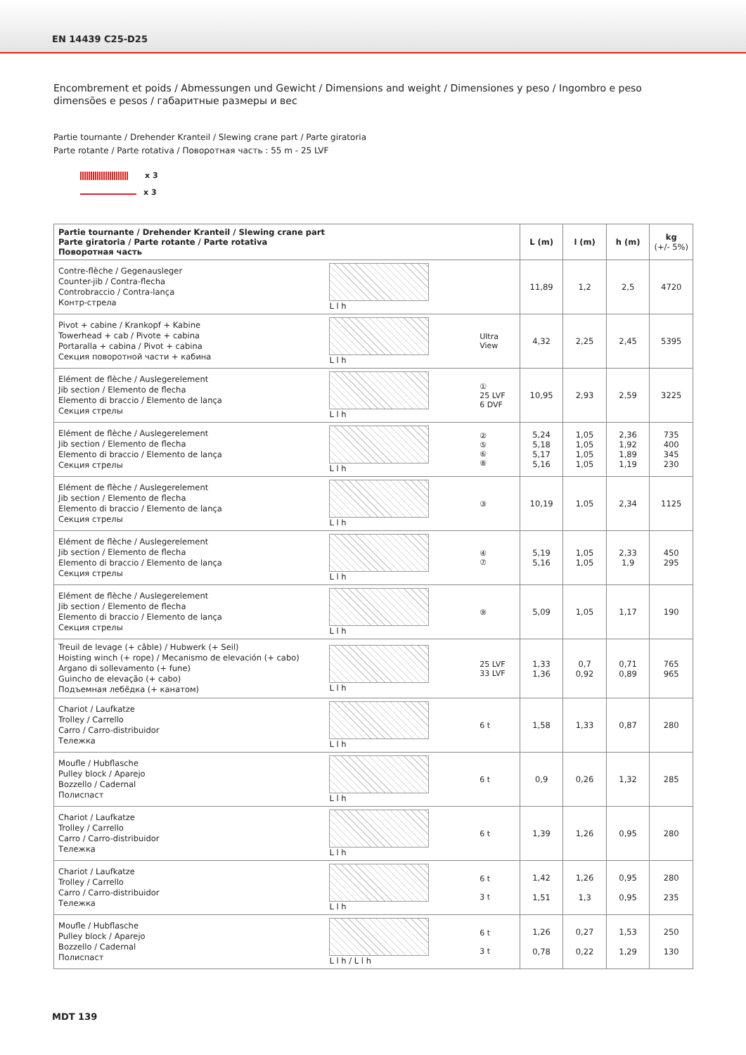EN 14439 C25-D25
Encombrement et poids / Abmessungen und Gewicht / Dimensions and weight / Dimensiones y peso / Ingombro e peso
dimensões e pesos / габаритные размеры и вес
Partie tournante / Drehender Kranteil / Slewing crane part / Parte giratoria
Parte rotante / Parte rotativa / Поворотная часть : 55 m - 25 LVF
x 3
x 3
| Partie tournante / Drehender Kranteil / Slewing crane part Parte giratoria / Parte rotante / Parte rotativa Поворотная часть | | | L (m) | l (m) | h (m) | kg (+/- 5%) |
| --- | --- | --- | --- | --- | --- | --- |
| Contre-flèche / Gegenausleger Counter-jib / Contra-flecha Controbraccio / Contra-lança Контр-стрела | L l h | | 11,89 | 1,2 | 2,5 | 4720 |
| Pivot + cabine / Krankopf + Kabine Towerhead + cab / Pivote + cabina Portaralla + cabina / Pivot + cabina Секция поворотной части + кабина | L l h | Ultra View | 4,32 | 2,25 | 2,45 | 5395 |
| Elément de flèche / Auslegerelement Jib section / Elemento de flecha Elemento di braccio / Elemento de lança Секция стрелы | L l h | ① 25 LVF 6 DVF | 10,95 | 2,93 | 2,59 | 3225 |
| Elément de flèche / Auslegerelement Jib section / Elemento de flecha Elemento di braccio / Elemento de lança Секция стрелы | L l h | ② ⑤ ⑥ ⑧ | 5,24 5,18 5,17 5,16 | 1,05 1,05 1,05 1,05 | 2,36 1,92 1,89 1,19 | 735 400 345 230 |
| Elément de flèche / Auslegerelement Jib section / Elemento de flecha Elemento di braccio / Elemento de lança Секция стрелы | L l h | ③ | 10,19 | 1,05 | 2,34 | 1125 |
| Elément de flèche / Auslegerelement Jib section / Elemento de flecha Elemento di braccio / Elemento de lança Секция стрелы | L l h | ④ ⑦ | 5,19 5,16 | 1,05 1,05 | 2,33 1,9 | 450 295 |
| Elément de flèche / Auslegerelement Jib section / Elemento de flecha Elemento di braccio / Elemento de lança Секция стрелы | L l h | ⑨ | 5,09 | 1,05 | 1,17 | 190 |
| Treuil de levage (+ câble) / Hubwerk (+ Seil) Hoisting winch (+ rope) / Mecanismo de elevación (+ cabo) Argano di sollevamento (+ fune) Guincho de elevação (+ cabo) Подъемная лебёдка (+ канатом) | L l h | 25 LVF 33 LVF | 1,33 1,36 | 0,7 0,92 | 0,71 0,89 | 765 965 |
| Chariot / Laufkatze Trolley / Carrello Carro / Carro-distribuidor Тележка | L l h | 6 t | 1,58 | 1,33 | 0,87 | 280 |
| Moufle / Hubflasche Pulley block / Aparejo Bozzello / Cadernal Полиспаст | L l h | 6 t | 0,9 | 0,26 | 1,32 | 285 |
| Chariot / Laufkatze Trolley / Carrello Carro / Carro-distribuidor Тележка | L l h | 6 t | 1,39 | 1,26 | 0,95 | 280 |
| Chariot / Laufkatze Trolley / Carrello Carro / Carro-distribuidor Тележка | L l h | 6 t 3 t | 1,42 1,51 | 1,26 1,3 | 0,95 0,95 | 280 235 |
| Moufle / Hubflasche Pulley block / Aparejo Bozzello / Cadernal Полиспаст | L l h / L l h | 6 t 3 t | 1,26 0,78 | 0,27 0,22 | 1,53 1,29 | 250 130 |
MDT 139